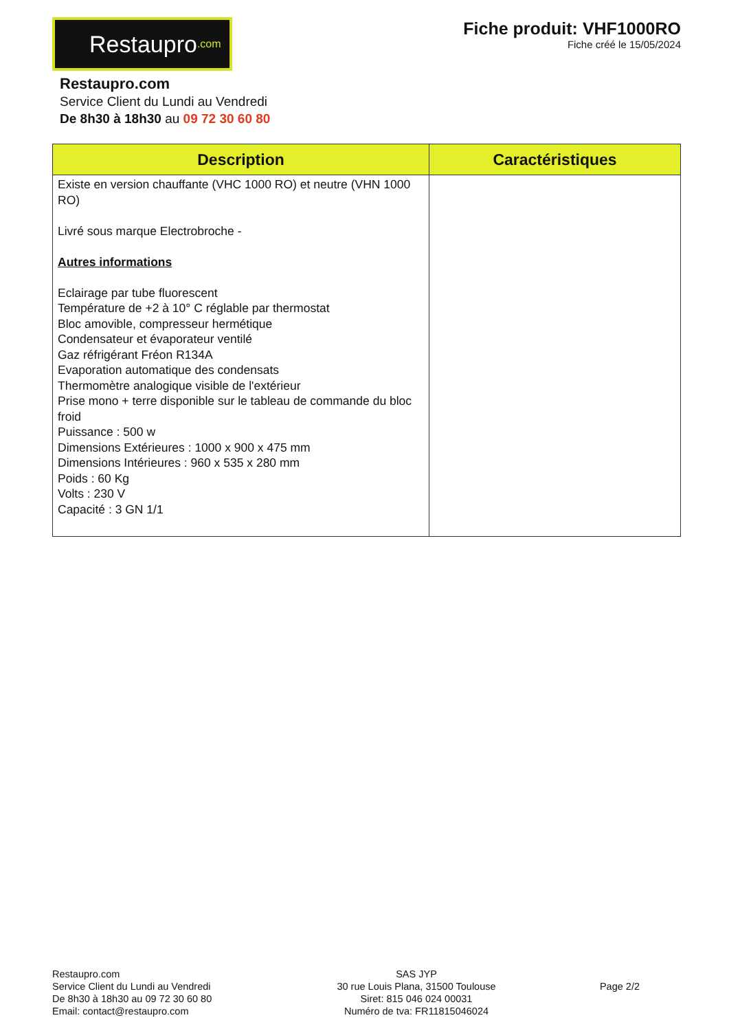Restaupro.com
Fiche produit: VHF1000RO
Fiche créé le 15/05/2024
Restaupro.com
Service Client du Lundi au Vendredi
De 8h30 à 18h30 au 09 72 30 60 80
| Description | Caractéristiques |
| --- | --- |
| Existe en version chauffante (VHC 1000 RO) et neutre (VHN 1000 RO) Livré sous marque Electrobroche - Autres informations Eclairage par tube fluorescent Température de +2 à 10° C réglable par thermostat Bloc amovible, compresseur hermétique Condensateur et évaporateur ventilé Gaz réfrigérant Fréon R134A Evaporation automatique des condensats Thermomètre analogique visible de l'extérieur Prise mono + terre disponible sur le tableau de commande du bloc froid Puissance : 500 w Dimensions Extérieures : 1000 x 900 x 475 mm Dimensions Intérieures : 960 x 535 x 280 mm Poids : 60 Kg Volts : 230 V Capacité : 3 GN 1/1 | |
Restaupro.com
Service Client du Lundi au Vendredi
De 8h30 à 18h30 au 09 72 30 60 80
Email: contact@restaupro.com
SAS JYP
30 rue Louis Plana, 31500 Toulouse
Siret: 815 046 024 00031
Numéro de tva: FR11815046024
Page 2/2